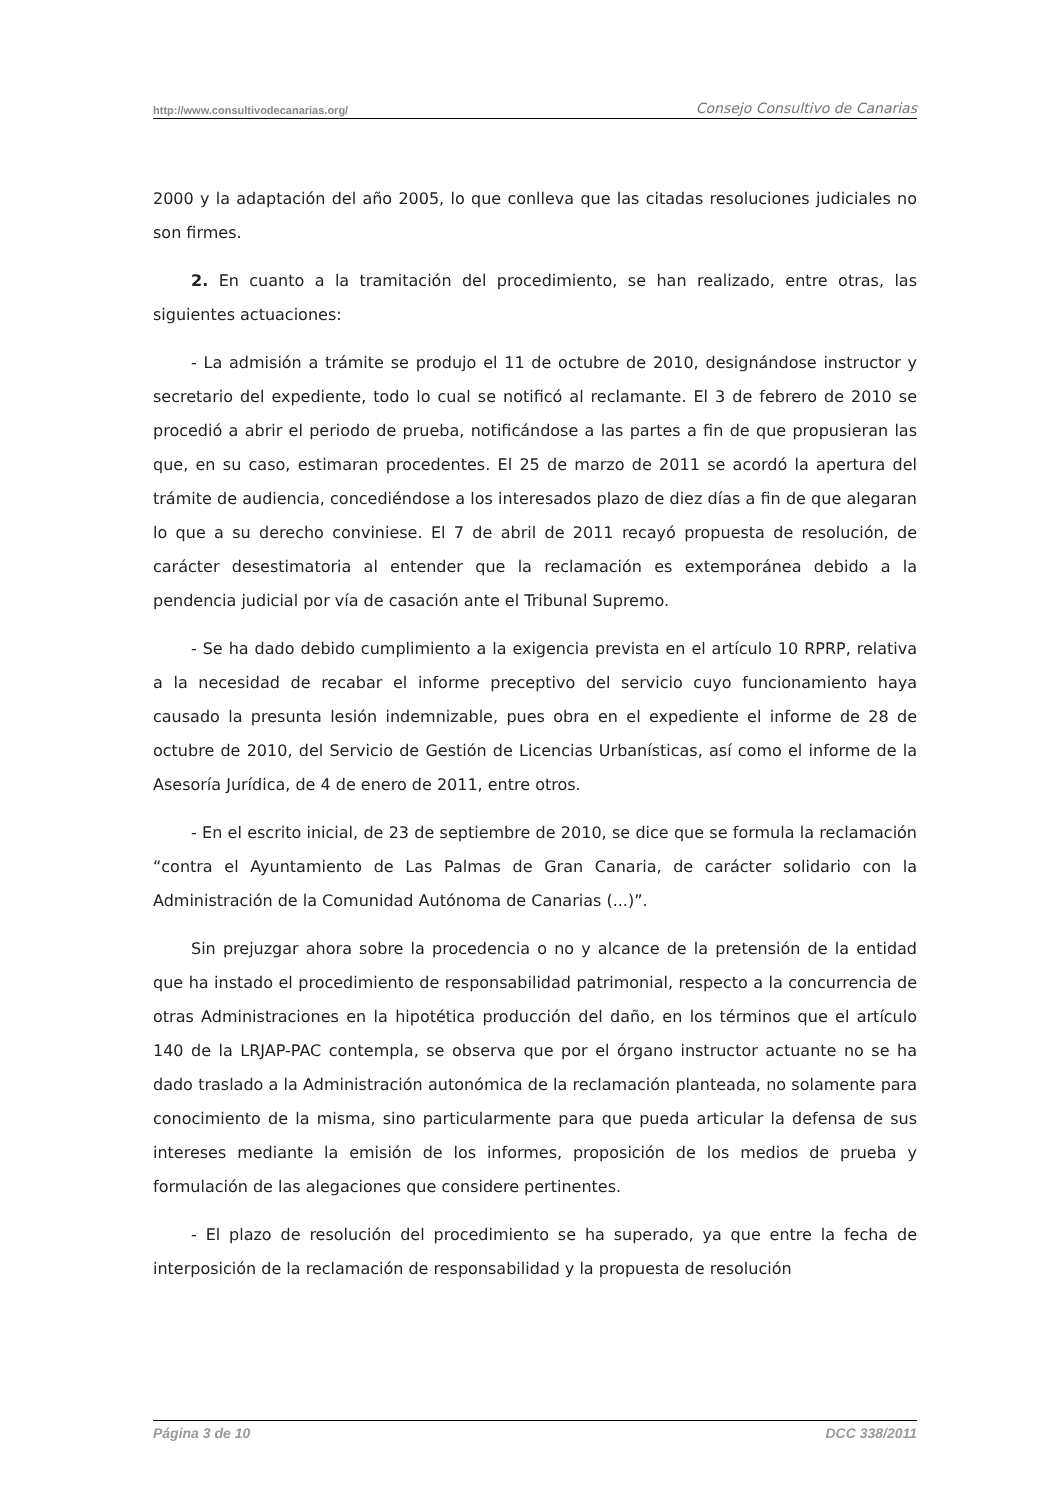http://www.consultivodecanarias.org/ Consejo Consultivo de Canarias
2000 y la adaptación del año 2005, lo que conlleva que las citadas resoluciones judiciales no son firmes.
2. En cuanto a la tramitación del procedimiento, se han realizado, entre otras, las siguientes actuaciones:
- La admisión a trámite se produjo el 11 de octubre de 2010, designándose instructor y secretario del expediente, todo lo cual se notificó al reclamante. El 3 de febrero de 2010 se procedió a abrir el periodo de prueba, notificándose a las partes a fin de que propusieran las que, en su caso, estimaran procedentes. El 25 de marzo de 2011 se acordó la apertura del trámite de audiencia, concediéndose a los interesados plazo de diez días a fin de que alegaran lo que a su derecho conviniese. El 7 de abril de 2011 recayó propuesta de resolución, de carácter desestimatoria al entender que la reclamación es extemporánea debido a la pendencia judicial por vía de casación ante el Tribunal Supremo.
- Se ha dado debido cumplimiento a la exigencia prevista en el artículo 10 RPRP, relativa a la necesidad de recabar el informe preceptivo del servicio cuyo funcionamiento haya causado la presunta lesión indemnizable, pues obra en el expediente el informe de 28 de octubre de 2010, del Servicio de Gestión de Licencias Urbanísticas, así como el informe de la Asesoría Jurídica, de 4 de enero de 2011, entre otros.
- En el escrito inicial, de 23 de septiembre de 2010, se dice que se formula la reclamación “contra el Ayuntamiento de Las Palmas de Gran Canaria, de carácter solidario con la Administración de la Comunidad Autónoma de Canarias (...)”.
Sin prejuzgar ahora sobre la procedencia o no y alcance de la pretensión de la entidad que ha instado el procedimiento de responsabilidad patrimonial, respecto a la concurrencia de otras Administraciones en la hipotética producción del daño, en los términos que el artículo 140 de la LRJAP-PAC contempla, se observa que por el órgano instructor actuante no se ha dado traslado a la Administración autonómica de la reclamación planteada, no solamente para conocimiento de la misma, sino particularmente para que pueda articular la defensa de sus intereses mediante la emisión de los informes, proposición de los medios de prueba y formulación de las alegaciones que considere pertinentes.
- El plazo de resolución del procedimiento se ha superado, ya que entre la fecha de interposición de la reclamación de responsabilidad y la propuesta de resolución
Página 3 de 10 DCC 338/2011